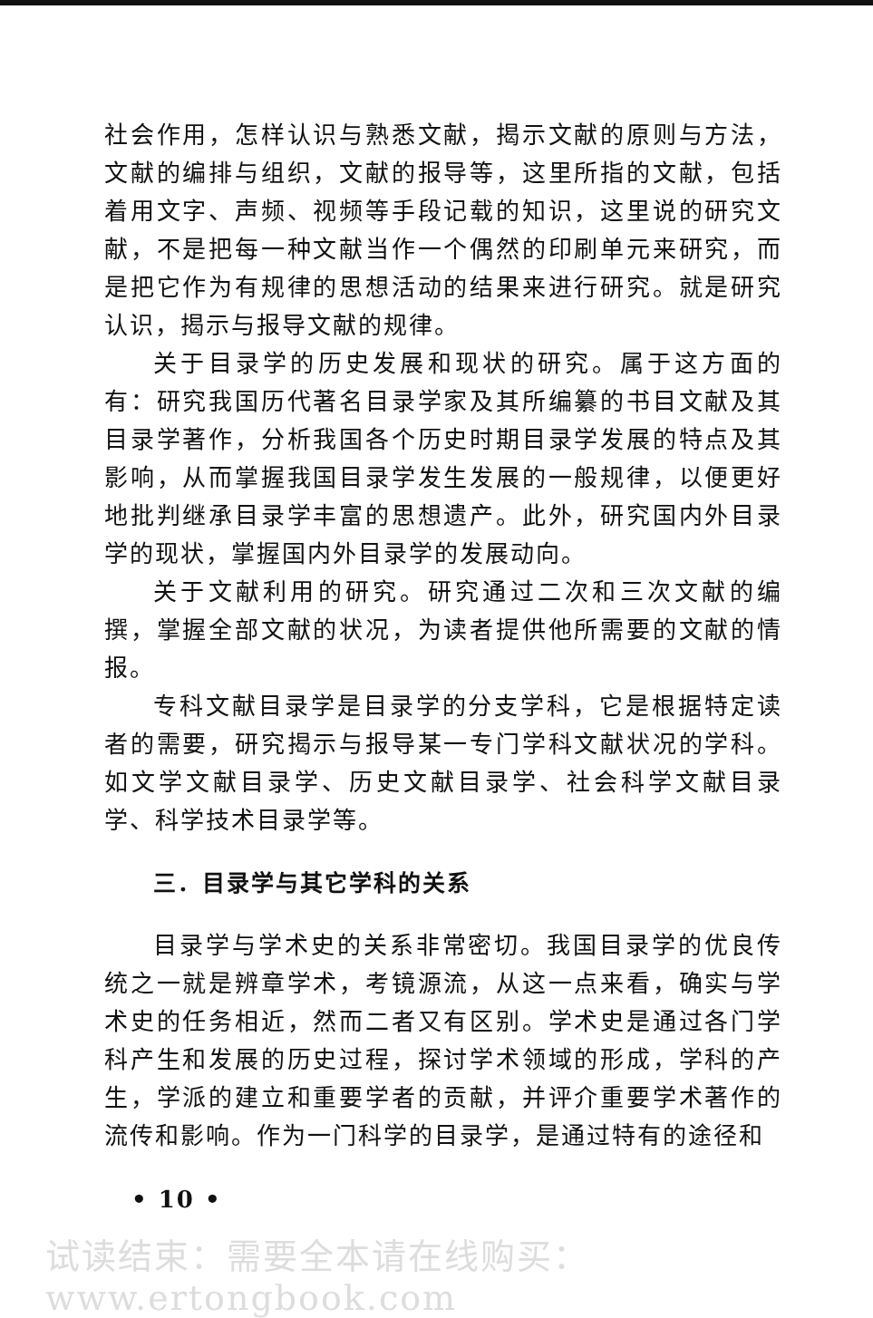社会作用，怎样认识与熟悉文献，揭示文献的原则与方法，文献的编排与组织，文献的报导等，这里所指的文献，包括着用文字、声频、视频等手段记载的知识，这里说的研究文献，不是把每一种文献当作一个偶然的印刷单元来研究，而是把它作为有规律的思想活动的结果来进行研究。就是研究认识，揭示与报导文献的规律。
关于目录学的历史发展和现状的研究。属于这方面的有：研究我国历代著名目录学家及其所编纂的书目文献及其目录学著作，分析我国各个历史时期目录学发展的特点及其影响，从而掌握我国目录学发生发展的一般规律，以便更好地批判继承目录学丰富的思想遗产。此外，研究国内外目录学的现状，掌握国内外目录学的发展动向。
关于文献利用的研究。研究通过二次和三次文献的编撰，掌握全部文献的状况，为读者提供他所需要的文献的情报。
专科文献目录学是目录学的分支学科，它是根据特定读者的需要，研究揭示与报导某一专门学科文献状况的学科。如文学文献目录学、历史文献目录学、社会科学文献目录学、科学技术目录学等。
三．目录学与其它学科的关系
目录学与学术史的关系非常密切。我国目录学的优良传统之一就是辨章学术，考镜源流，从这一点来看，确实与学术史的任务相近，然而二者又有区别。学术史是通过各门学科产生和发展的历史过程，探讨学术领域的形成，学科的产生，学派的建立和重要学者的贡献，并评介重要学术著作的流传和影响。作为一门科学的目录学，是通过特有的途径和
• 10 •
试读结束：需要全本请在线购买： www.ertongbook.com